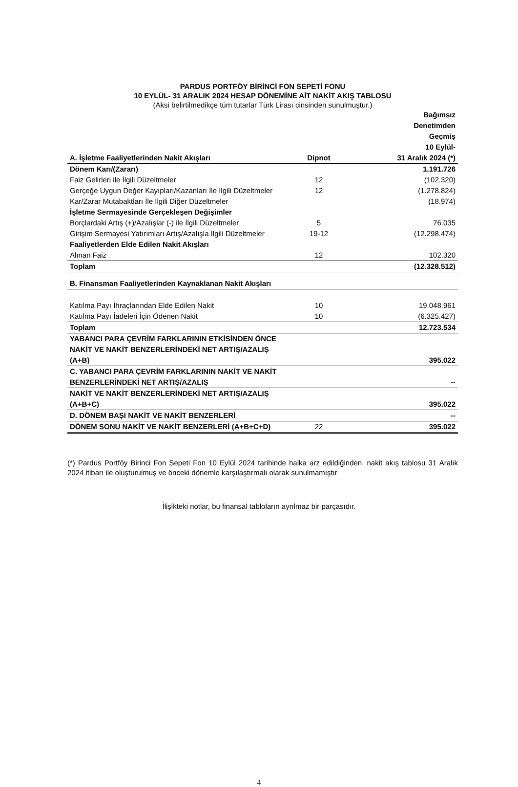PARDUS PORTFÖY BİRİNCİ FON SEPETİ FONU
10 EYLÜL- 31 ARALIK 2024 HESAP DÖNEMİNE AİT NAKİT AKIŞ TABLOSU
(Aksi belirtilmedikçe tüm tutarlar Türk Lirası cinsinden sunulmuştur.)
| A. İşletme Faaliyetlerinden Nakit Akışları | Dipnot | Bağımsız Denetimden Geçmiş 10 Eylül- 31 Aralık 2024 (*) |
| --- | --- | --- |
| Dönem Karı/(Zararı) | | 1.191.726 |
| Faiz Gelirleri ile İlgili Düzeltmeler | 12 | (102.320) |
| Gerçeğe Uygun Değer Kayıpları/Kazanları İle İlgili Düzeltmeler | 12 | (1.278.824) |
| Kar/Zarar Mutabaktları İle İlgili Diğer Düzeltmeler | | (18.974) |
| İşletme Sermayesinde Gerçekleşen Değişimler | | |
| Borçlardaki Artış (+)/Azalışlar (-) ile İlgili Düzeltmeler | 5 | 76.035 |
| Girişim Sermayesi Yatırımları Artış/Azalışla İlgili Düzeltmeler | 19-12 | (12.298.474) |
| Faaliyetlerden Elde Edilen Nakit Akışları | | |
| Alınan Faiz | 12 | 102.320 |
| Toplam | | (12.328.512) |
| B. Finansman Faaliyetlerinden Kaynaklanan Nakit Akışları | | |
| Katılma Payı İhraçlarından Elde Edilen Nakit | 10 | 19.048.961 |
| Katılma Payı İadeleri İçin Ödenen Nakit | 10 | (6.325.427) |
| Toplam | | 12.723.534 |
| YABANCI PARA ÇEVRİM FARKLARININ ETKİSİNDEN ÖNCE NAKİT VE NAKİT BENZERLERİNDEKİ NET ARTIŞ/AZALIŞ (A+B) | | 395.022 |
| C. YABANCI PARA ÇEVRİM FARKLARININ NAKİT VE NAKİT BENZERLERİNDEKİ NET ARTIŞ/AZALIŞ | | -- |
| NAKİT VE NAKİT BENZERLERİNDEKİ NET ARTIŞ/AZALIŞ (A+B+C) | | 395.022 |
| D. DÖNEM BAŞI NAKİT VE NAKİT BENZERLERİ | | -- |
| DÖNEM SONU NAKİT VE NAKİT BENZERLERİ (A+B+C+D) | 22 | 395.022 |
(*) Pardus Portföy Birinci Fon Sepeti Fon 10 Eylül 2024 tarihinde halka arz edildiğinden, nakit akış tablosu 31 Aralık 2024 itibarı ile oluşturulmuş ve önceki dönemle karşılaştırmalı olarak sunulmamıştır
İlişikteki notlar, bu finansal tabloların ayrılmaz bir parçasıdır.
4